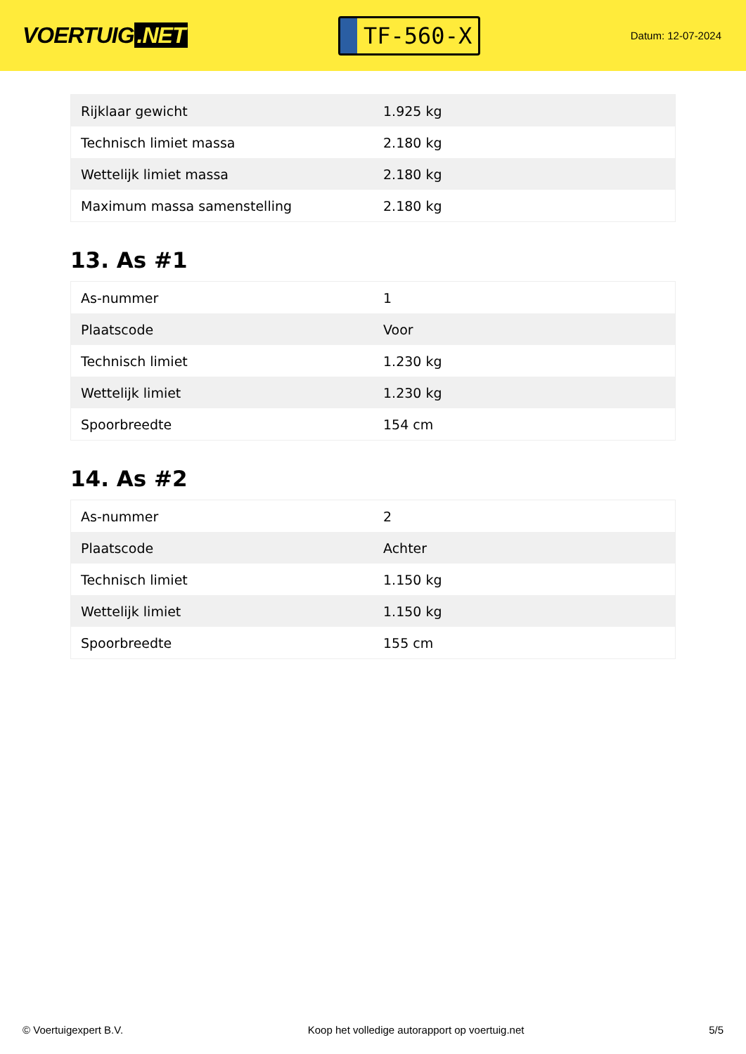VOERTUIG.NET
TF-560-X
Datum: 12-07-2024
| Rijklaar gewicht | 1.925 kg |
| Technisch limiet massa | 2.180 kg |
| Wettelijk limiet massa | 2.180 kg |
| Maximum massa samenstelling | 2.180 kg |
13. As #1
| As-nummer | 1 |
| Plaatscode | Voor |
| Technisch limiet | 1.230 kg |
| Wettelijk limiet | 1.230 kg |
| Spoorbreedte | 154 cm |
14. As #2
| As-nummer | 2 |
| Plaatscode | Achter |
| Technisch limiet | 1.150 kg |
| Wettelijk limiet | 1.150 kg |
| Spoorbreedte | 155 cm |
© Voertuigexpert B.V. Koop het volledige autorapport op voertuig.net 5/5